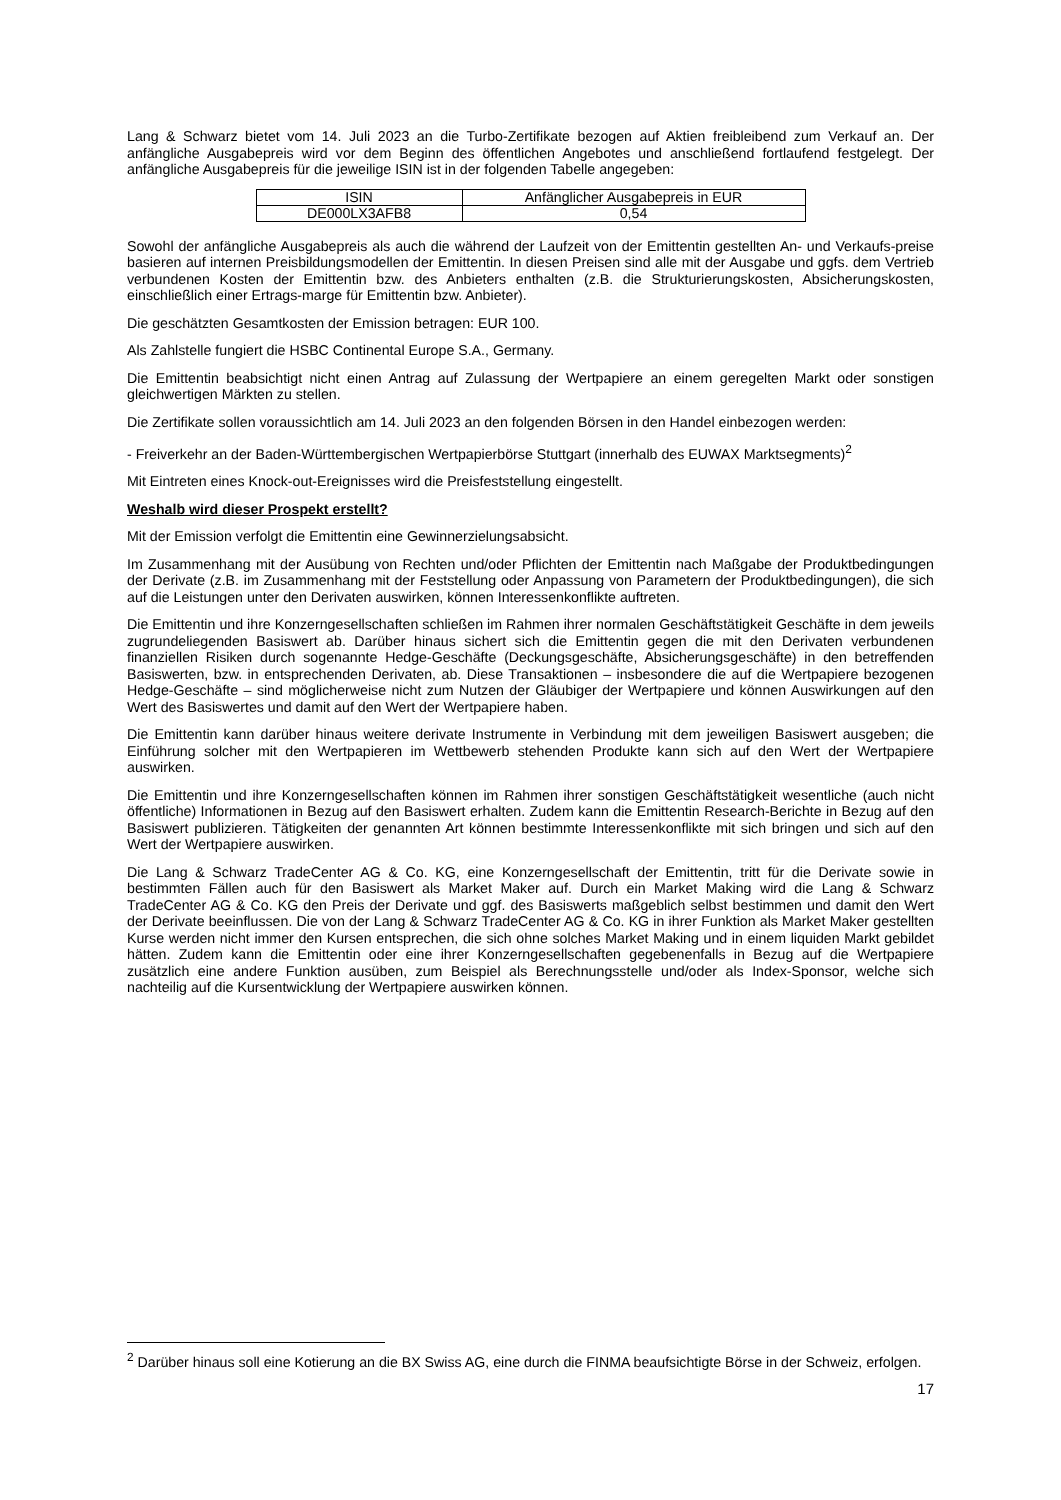Lang & Schwarz bietet vom 14. Juli 2023 an die Turbo-Zertifikate bezogen auf Aktien freibleibend zum Verkauf an. Der anfängliche Ausgabepreis wird vor dem Beginn des öffentlichen Angebotes und anschließend fortlaufend festgelegt. Der anfängliche Ausgabepreis für die jeweilige ISIN ist in der folgenden Tabelle angegeben:
| ISIN | Anfänglicher Ausgabepreis in EUR |
| DE000LX3AFB8 | 0,54 |
Sowohl der anfängliche Ausgabepreis als auch die während der Laufzeit von der Emittentin gestellten An- und Verkaufs-preise basieren auf internen Preisbildungsmodellen der Emittentin. In diesen Preisen sind alle mit der Ausgabe und ggfs. dem Vertrieb verbundenen Kosten der Emittentin bzw. des Anbieters enthalten (z.B. die Strukturierungskosten, Absicherungskosten, einschließlich einer Ertrags-marge für Emittentin bzw. Anbieter).
Die geschätzten Gesamtkosten der Emission betragen: EUR 100.
Als Zahlstelle fungiert die HSBC Continental Europe S.A., Germany.
Die Emittentin beabsichtigt nicht einen Antrag auf Zulassung der Wertpapiere an einem geregelten Markt oder sonstigen gleichwertigen Märkten zu stellen.
Die Zertifikate sollen voraussichtlich am 14. Juli 2023 an den folgenden Börsen in den Handel einbezogen werden:
- Freiverkehr an der Baden-Württembergischen Wertpapierbörse Stuttgart (innerhalb des EUWAX Marktsegments)<sup>2</sup>
Mit Eintreten eines Knock-out-Ereignisses wird die Preisfeststellung eingestellt.
Weshalb wird dieser Prospekt erstellt?
Mit der Emission verfolgt die Emittentin eine Gewinnerzielungsabsicht.
Im Zusammenhang mit der Ausübung von Rechten und/oder Pflichten der Emittentin nach Maßgabe der Produktbedingungen der Derivate (z.B. im Zusammenhang mit der Feststellung oder Anpassung von Parametern der Produktbedingungen), die sich auf die Leistungen unter den Derivaten auswirken, können Interessenkonflikte auftreten.
Die Emittentin und ihre Konzerngesellschaften schließen im Rahmen ihrer normalen Geschäftstätigkeit Geschäfte in dem jeweils zugrundeliegenden Basiswert ab. Darüber hinaus sichert sich die Emittentin gegen die mit den Derivaten verbundenen finanziellen Risiken durch sogenannte Hedge-Geschäfte (Deckungsgeschäfte, Absicherungsgeschäfte) in den betreffenden Basiswerten, bzw. in entsprechenden Derivaten, ab. Diese Transaktionen – insbesondere die auf die Wertpapiere bezogenen Hedge-Geschäfte – sind möglicherweise nicht zum Nutzen der Gläubiger der Wertpapiere und können Auswirkungen auf den Wert des Basiswertes und damit auf den Wert der Wertpapiere haben.
Die Emittentin kann darüber hinaus weitere derivate Instrumente in Verbindung mit dem jeweiligen Basiswert ausgeben; die Einführung solcher mit den Wertpapieren im Wettbewerb stehenden Produkte kann sich auf den Wert der Wertpapiere auswirken.
Die Emittentin und ihre Konzerngesellschaften können im Rahmen ihrer sonstigen Geschäftstätigkeit wesentliche (auch nicht öffentliche) Informationen in Bezug auf den Basiswert erhalten. Zudem kann die Emittentin Research-Berichte in Bezug auf den Basiswert publizieren. Tätigkeiten der genannten Art können bestimmte Interessenkonflikte mit sich bringen und sich auf den Wert der Wertpapiere auswirken.
Die Lang & Schwarz TradeCenter AG & Co. KG, eine Konzerngesellschaft der Emittentin, tritt für die Derivate sowie in bestimmten Fällen auch für den Basiswert als Market Maker auf. Durch ein Market Making wird die Lang & Schwarz TradeCenter AG & Co. KG den Preis der Derivate und ggf. des Basiswerts maßgeblich selbst bestimmen und damit den Wert der Derivate beeinflussen. Die von der Lang & Schwarz TradeCenter AG & Co. KG in ihrer Funktion als Market Maker gestellten Kurse werden nicht immer den Kursen entsprechen, die sich ohne solches Market Making und in einem liquiden Markt gebildet hätten. Zudem kann die Emittentin oder eine ihrer Konzerngesellschaften gegebenenfalls in Bezug auf die Wertpapiere zusätzlich eine andere Funktion ausüben, zum Beispiel als Berechnungsstelle und/oder als Index-Sponsor, welche sich nachteilig auf die Kursentwicklung der Wertpapiere auswirken können.
<sup>2</sup> Darüber hinaus soll eine Kotierung an die BX Swiss AG, eine durch die FINMA beaufsichtigte Börse in der Schweiz, erfolgen.
17